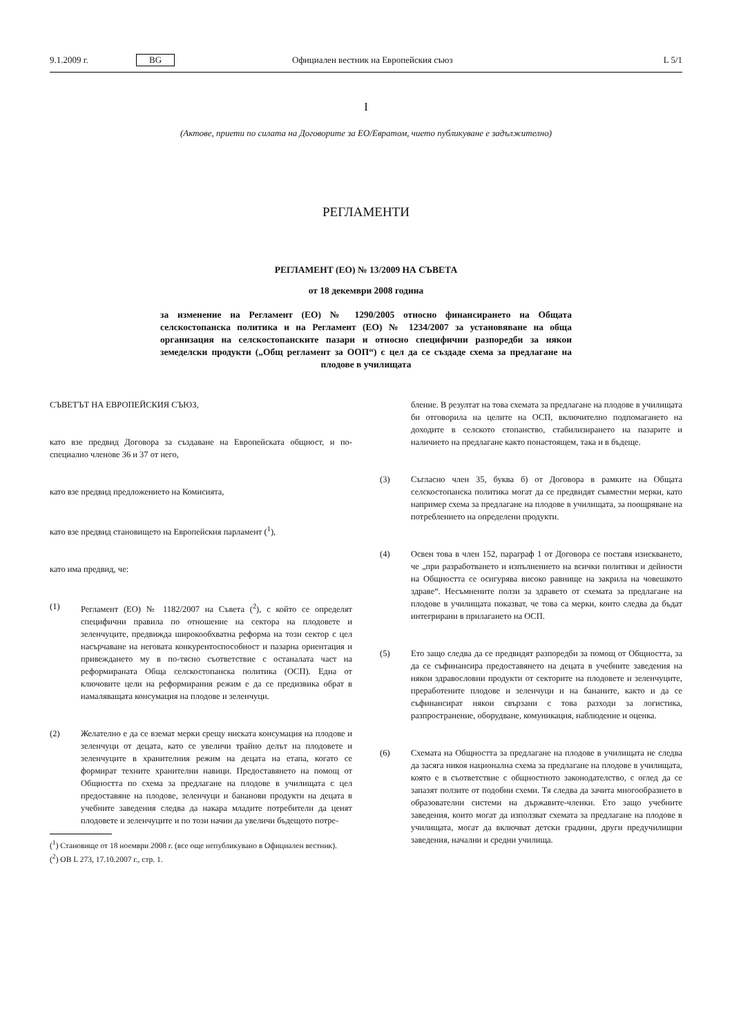9.1.2009 г. BG Официален вестник на Европейския съюз L 5/1
I
(Актове, приети по силата на Договорите за ЕО/Евратом, чието публикуване е задължително)
РЕГЛАМЕНТИ
РЕГЛАМЕНТ (ЕО) № 13/2009 НА СЪВЕТА
от 18 декември 2008 година
за изменение на Регламент (ЕО) № 1290/2005 относно финансирането на Общата селскостопанска политика и на Регламент (ЕО) № 1234/2007 за установяване на обща организация на селскостопанските пазари и относно специфични разпоредби за някои земеделски продукти („Общ регламент за ООП“) с цел да се създаде схема за предлагане на плодове в училищата
СЪВЕТЪТ НА ЕВРОПЕЙСКИЯ СЪЮЗ,
като взе предвид Договора за създаване на Европейската общност, и по-специално членове 36 и 37 от него,
като взе предвид предложението на Комисията,
като взе предвид становището на Европейския парламент (<sup>1</sup>),
като има предвид, че:
(1) Регламент (ЕО) № 1182/2007 на Съвета (<sup>2</sup>), с който се определят специфични правила по отношение на сектора на плодовете и зеленчуците, предвижда широкообхватна реформа на този сектор с цел насърчаване на неговата конкурентоспособност и пазарна ориентация и привеждането му в по-тясно съответствие с останалата част на реформираната Обща селскостопанска политика (ОСП). Една от ключовите цели на реформирания режим е да се предизвика обрат в намаляващата консумация на плодове и зеленчуци.
(2) Желателно е да се вземат мерки срещу ниската консумация на плодове и зеленчуци от децата, като се увеличи трайно делът на плодовете и зеленчуците в хранителния режим на децата на етапа, когато се формират техните хранителни навици. Предоставянето на помощ от Общността по схема за предлагане на плодове в училищата с цел предоставяне на плодове, зеленчуци и бананови продукти на децата в учебните заведения следва да накара младите потребители да ценят плодовете и зеленчуците и по този начин да увеличи бъдещото потре-
(<sup>1</sup>) Становище от 18 ноември 2008 г. (все още непубликувано в Официален вестник).
(<sup>2</sup>) ОВ L 273, 17.10.2007 г., стр. 1.
бление. В резултат на това схемата за предлагане на плодове в училищата би отговорила на целите на ОСП, включително подпомагането на доходите в селското стопанство, стабилизирането на пазарите и наличието на предлагане както понастоящем, така и в бъдеще.
(3) Съгласно член 35, буква б) от Договора в рамките на Общата селскостопанска политика могат да се предвидят съвместни мерки, като например схема за предлагане на плодове в училищата, за поощряване на потреблението на определени продукти.
(4) Освен това в член 152, параграф 1 от Договора се поставя изискването, че „при разработването и изпълнението на всички политики и дейности на Общността се осигурява високо равнище на закрила на човешкото здраве“. Несъмнените ползи за здравето от схемата за предлагане на плодове в училищата показват, че това са мерки, които следва да бъдат интегрирани в прилагането на ОСП.
(5) Ето защо следва да се предвидят разпоредби за помощ от Общността, за да се съфинансира предоставянето на децата в учебните заведения на някои здравословни продукти от секторите на плодовете и зеленчуците, преработените плодове и зеленчуци и на бананите, както и да се съфинансират някои свързани с това разходи за логистика, разпространение, оборудване, комуникация, наблюдение и оценка.
(6) Схемата на Общността за предлагане на плодове в училищата не следва да засяга никоя национална схема за предлагане на плодове в училищата, която е в съответствие с общностното законодателство, с оглед да се запазят ползите от подобни схеми. Тя следва да зачита многообразието в образователни системи на държавите-членки. Ето защо учебните заведения, които могат да използват схемата за предлагане на плодове в училищата, могат да включват детски градини, други предучилищни заведения, начални и средни училища.